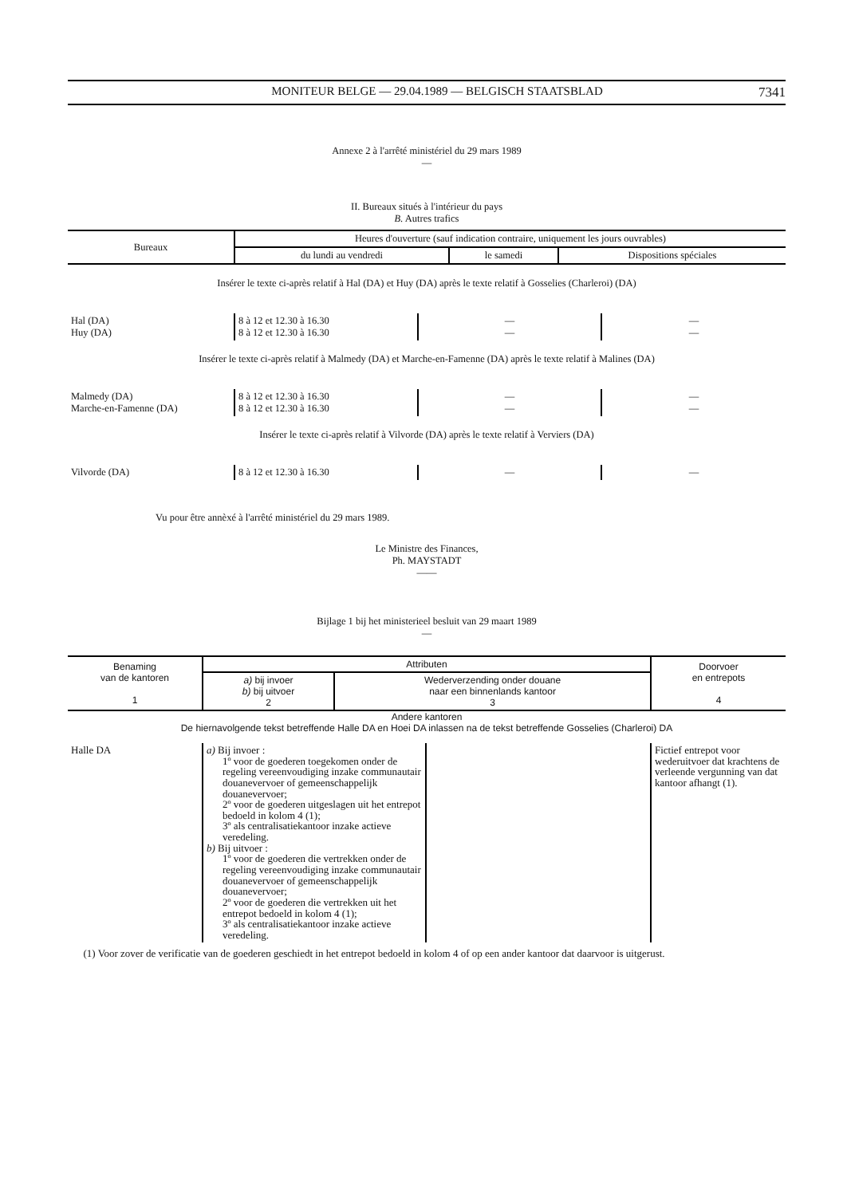MONITEUR BELGE — 29.04.1989 — BELGISCH STAATSBLAD 7341
Annexe 2 à l'arrêté ministériel du 29 mars 1989
—
II. Bureaux situés à l'intérieur du pays
B. Autres trafics
| Bureaux | Heures d'ouverture (sauf indication contraire, uniquement les jours ouvrables) | | |
| --- | --- | --- | --- |
| | du lundi au vendredi | le samedi | Dispositions spéciales |
Insérer le texte ci-après relatif à Hal (DA) et Huy (DA) après le texte relatif à Gosselies (Charleroi) (DA)
| Hal (DA) Huy (DA) | 8 à 12 et 12.30 à 16.30 8 à 12 et 12.30 à 16.30 | — — | — — |
Insérer le texte ci-après relatif à Malmedy (DA) et Marche-en-Famenne (DA) après le texte relatif à Malines (DA)
| Malmedy (DA) Marche-en-Famenne (DA) | 8 à 12 et 12.30 à 16.30 8 à 12 et 12.30 à 16.30 | — — | — — |
Insérer le texte ci-après relatif à Vilvorde (DA) après le texte relatif à Verviers (DA)
| Vilvorde (DA) | 8 à 12 et 12.30 à 16.30 | — | — |
Vu pour être annèxé à l'arrêté ministériel du 29 mars 1989.
Le Ministre des Finances,
Ph. MAYSTADT
——
Bijlage 1 bij het ministerieel besluit van 29 maart 1989
—
| Benaming van de kantoren 1 | Attributen | | Doorvoer en entrepots 4 |
| --- | --- | --- | --- |
| | a) bij invoer b) bij uitvoer 2 | Wederverzending onder douane naar een binnenlands kantoor 3 | |
Andere kantoren
De hiernavolgende tekst betreffende Halle DA en Hoei DA inlassen na de tekst betreffende Gosselies (Charleroi) DA
| Halle DA | a) Bij invoer : 1º voor de goederen toegekomen onder de regeling vereenvoudiging inzake communautair douanevervoer of gemeenschappelijk douanevervoer; 2º voor de goederen uitgeslagen uit het entrepot bedoeld in kolom 4 (1); 3º als centralisatiekantoor inzake actieve veredeling. b) Bij uitvoer : 1º voor de goederen die vertrekken onder de regeling vereenvoudiging inzake communautair douanevervoer of gemeenschappelijk douanevervoer; 2º voor de goederen die vertrekken uit het entrepot bedoeld in kolom 4 (1); 3º als centralisatiekantoor inzake actieve veredeling. | | Fictief entrepot voor wederuitvoer dat krachtens de verleende vergunning van dat kantoor afhangt (1). |
(1) Voor zover de verificatie van de goederen geschiedt in het entrepot bedoeld in kolom 4 of op een ander kantoor dat daarvoor is uitgerust.